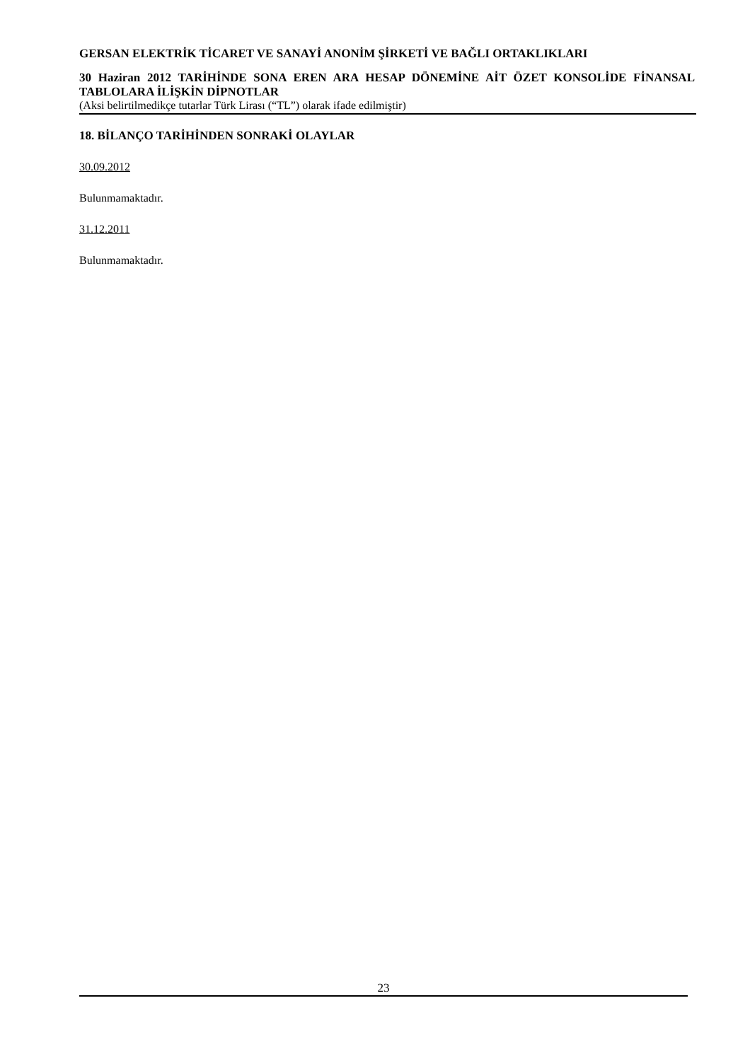GERSAN ELEKTRİK TİCARET VE SANAYİ ANONİM ŞİRKETİ VE BAĞLI ORTAKLIKLARI
30 Haziran 2012 TARİHİNDE SONA EREN ARA HESAP DÖNEMİNE AİT ÖZET KONSOLİDE FİNANSAL TABLOLARA İLİŞKİN DİPNOTLAR
(Aksi belirtilmedikçe tutarlar Türk Lirası (“TL”) olarak ifade edilmiştir)
18. BİLANÇO TARİHİNDEN SONRAKİ OLAYLAR
30.09.2012
Bulunmamaktadır.
31.12.2011
Bulunmamaktadır.
23